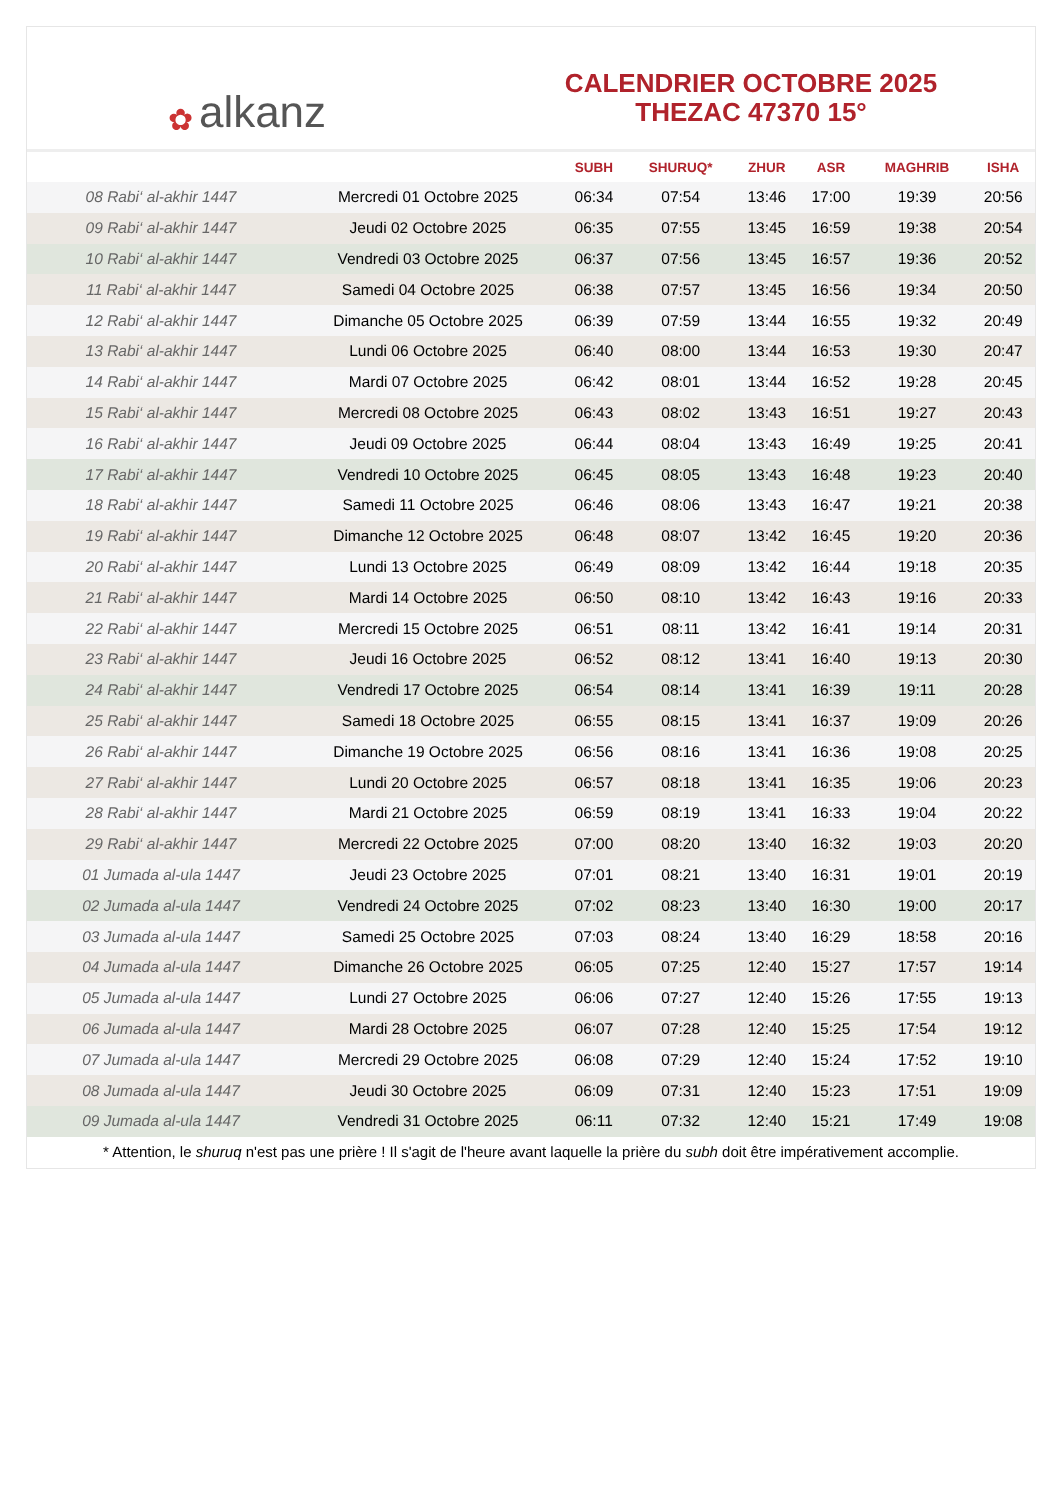✿ alkanz
CALENDRIER OCTOBRE 2025
THEZAC 47370 15°
| | | SUBH | SHURUQ* | ZHUR | ASR | MAGHRIB | ISHA |
| --- | --- | --- | --- | --- | --- | --- | --- |
| 08 Rabi‘ al-akhir 1447 | Mercredi 01 Octobre 2025 | 06:34 | 07:54 | 13:46 | 17:00 | 19:39 | 20:56 |
| 09 Rabi‘ al-akhir 1447 | Jeudi 02 Octobre 2025 | 06:35 | 07:55 | 13:45 | 16:59 | 19:38 | 20:54 |
| 10 Rabi‘ al-akhir 1447 | Vendredi 03 Octobre 2025 | 06:37 | 07:56 | 13:45 | 16:57 | 19:36 | 20:52 |
| 11 Rabi‘ al-akhir 1447 | Samedi 04 Octobre 2025 | 06:38 | 07:57 | 13:45 | 16:56 | 19:34 | 20:50 |
| 12 Rabi‘ al-akhir 1447 | Dimanche 05 Octobre 2025 | 06:39 | 07:59 | 13:44 | 16:55 | 19:32 | 20:49 |
| 13 Rabi‘ al-akhir 1447 | Lundi 06 Octobre 2025 | 06:40 | 08:00 | 13:44 | 16:53 | 19:30 | 20:47 |
| 14 Rabi‘ al-akhir 1447 | Mardi 07 Octobre 2025 | 06:42 | 08:01 | 13:44 | 16:52 | 19:28 | 20:45 |
| 15 Rabi‘ al-akhir 1447 | Mercredi 08 Octobre 2025 | 06:43 | 08:02 | 13:43 | 16:51 | 19:27 | 20:43 |
| 16 Rabi‘ al-akhir 1447 | Jeudi 09 Octobre 2025 | 06:44 | 08:04 | 13:43 | 16:49 | 19:25 | 20:41 |
| 17 Rabi‘ al-akhir 1447 | Vendredi 10 Octobre 2025 | 06:45 | 08:05 | 13:43 | 16:48 | 19:23 | 20:40 |
| 18 Rabi‘ al-akhir 1447 | Samedi 11 Octobre 2025 | 06:46 | 08:06 | 13:43 | 16:47 | 19:21 | 20:38 |
| 19 Rabi‘ al-akhir 1447 | Dimanche 12 Octobre 2025 | 06:48 | 08:07 | 13:42 | 16:45 | 19:20 | 20:36 |
| 20 Rabi‘ al-akhir 1447 | Lundi 13 Octobre 2025 | 06:49 | 08:09 | 13:42 | 16:44 | 19:18 | 20:35 |
| 21 Rabi‘ al-akhir 1447 | Mardi 14 Octobre 2025 | 06:50 | 08:10 | 13:42 | 16:43 | 19:16 | 20:33 |
| 22 Rabi‘ al-akhir 1447 | Mercredi 15 Octobre 2025 | 06:51 | 08:11 | 13:42 | 16:41 | 19:14 | 20:31 |
| 23 Rabi‘ al-akhir 1447 | Jeudi 16 Octobre 2025 | 06:52 | 08:12 | 13:41 | 16:40 | 19:13 | 20:30 |
| 24 Rabi‘ al-akhir 1447 | Vendredi 17 Octobre 2025 | 06:54 | 08:14 | 13:41 | 16:39 | 19:11 | 20:28 |
| 25 Rabi‘ al-akhir 1447 | Samedi 18 Octobre 2025 | 06:55 | 08:15 | 13:41 | 16:37 | 19:09 | 20:26 |
| 26 Rabi‘ al-akhir 1447 | Dimanche 19 Octobre 2025 | 06:56 | 08:16 | 13:41 | 16:36 | 19:08 | 20:25 |
| 27 Rabi‘ al-akhir 1447 | Lundi 20 Octobre 2025 | 06:57 | 08:18 | 13:41 | 16:35 | 19:06 | 20:23 |
| 28 Rabi‘ al-akhir 1447 | Mardi 21 Octobre 2025 | 06:59 | 08:19 | 13:41 | 16:33 | 19:04 | 20:22 |
| 29 Rabi‘ al-akhir 1447 | Mercredi 22 Octobre 2025 | 07:00 | 08:20 | 13:40 | 16:32 | 19:03 | 20:20 |
| 01 Jumada al-ula 1447 | Jeudi 23 Octobre 2025 | 07:01 | 08:21 | 13:40 | 16:31 | 19:01 | 20:19 |
| 02 Jumada al-ula 1447 | Vendredi 24 Octobre 2025 | 07:02 | 08:23 | 13:40 | 16:30 | 19:00 | 20:17 |
| 03 Jumada al-ula 1447 | Samedi 25 Octobre 2025 | 07:03 | 08:24 | 13:40 | 16:29 | 18:58 | 20:16 |
| 04 Jumada al-ula 1447 | Dimanche 26 Octobre 2025 | 06:05 | 07:25 | 12:40 | 15:27 | 17:57 | 19:14 |
| 05 Jumada al-ula 1447 | Lundi 27 Octobre 2025 | 06:06 | 07:27 | 12:40 | 15:26 | 17:55 | 19:13 |
| 06 Jumada al-ula 1447 | Mardi 28 Octobre 2025 | 06:07 | 07:28 | 12:40 | 15:25 | 17:54 | 19:12 |
| 07 Jumada al-ula 1447 | Mercredi 29 Octobre 2025 | 06:08 | 07:29 | 12:40 | 15:24 | 17:52 | 19:10 |
| 08 Jumada al-ula 1447 | Jeudi 30 Octobre 2025 | 06:09 | 07:31 | 12:40 | 15:23 | 17:51 | 19:09 |
| 09 Jumada al-ula 1447 | Vendredi 31 Octobre 2025 | 06:11 | 07:32 | 12:40 | 15:21 | 17:49 | 19:08 |
* Attention, le shuruq n'est pas une prière ! Il s'agit de l'heure avant laquelle la prière du subh doit être impérativement accomplie.